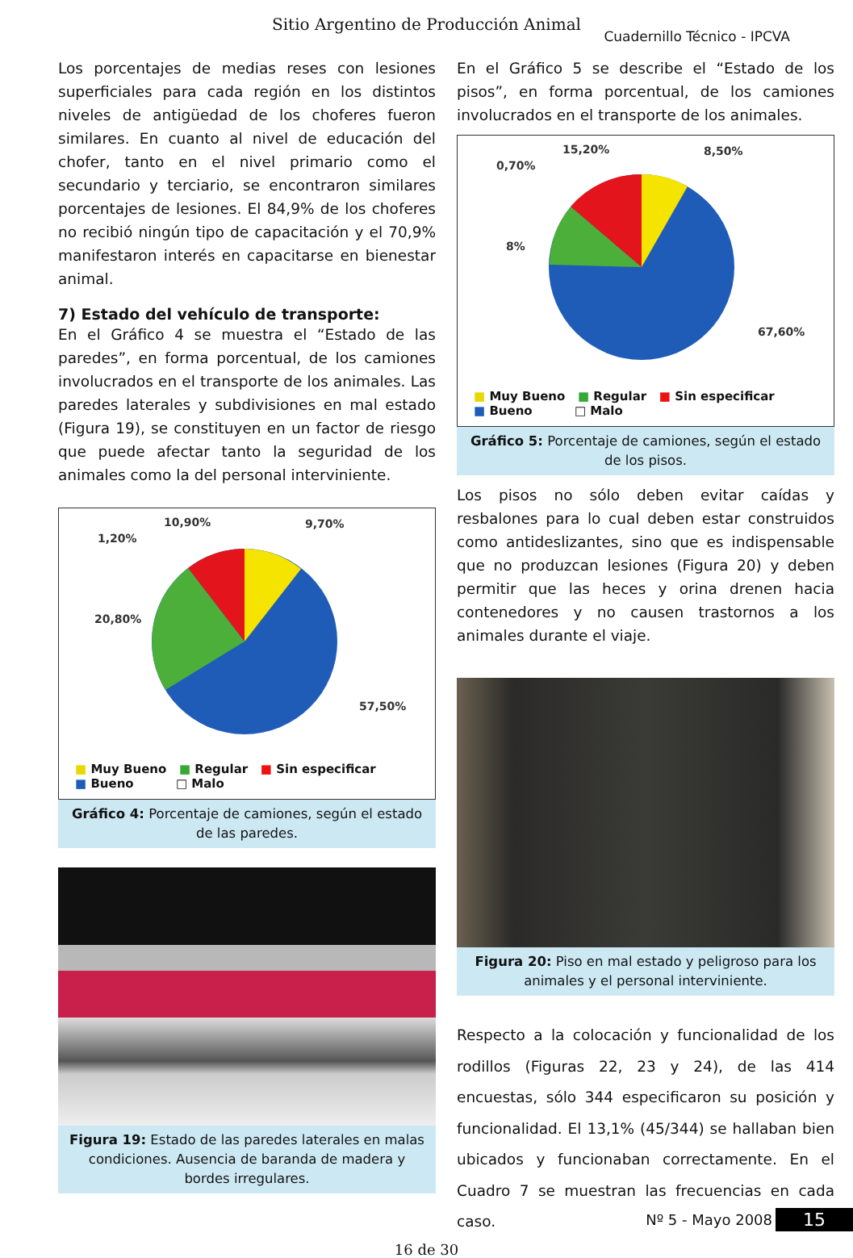Sitio Argentino de Producción Animal
Cuadernillo Técnico - IPCVA
Los porcentajes de medias reses con lesiones superficiales para cada región en los distintos niveles de antigüedad de los choferes fueron similares. En cuanto al nivel de educación del chofer, tanto en el nivel primario como el secundario y terciario, se encontraron similares porcentajes de lesiones. El 84,9% de los choferes no recibió ningún tipo de capacitación y el 70,9% manifestaron interés en capacitarse en bienestar animal.
7) Estado del vehículo de transporte:
En el Gráfico 4 se muestra el “Estado de las paredes”, en forma porcentual, de los camiones involucrados en el transporte de los animales. Las paredes laterales y subdivisiones en mal estado (Figura 19), se constituyen en un factor de riesgo que puede afectar tanto la seguridad de los animales como la del personal interviniente.
1,20%
10,90%
9,70%
20,80%
57,50%
■ Muy Bueno ■ Regular ■ Sin especificar
■ Bueno □ Malo
Gráfico 4: Porcentaje de camiones, según el estado de las paredes.
Figura 19: Estado de las paredes laterales en malas condiciones. Ausencia de baranda de madera y bordes irregulares.
En el Gráfico 5 se describe el “Estado de los pisos”, en forma porcentual, de los camiones involucrados en el transporte de los animales.
0,70%
15,20%
8,50%
8%
67,60%
■ Muy Bueno ■ Regular ■ Sin especificar
■ Bueno □ Malo
Gráfico 5: Porcentaje de camiones, según el estado de los pisos.
Los pisos no sólo deben evitar caídas y resbalones para lo cual deben estar construidos como antideslizantes, sino que es indispensable que no produzcan lesiones (Figura 20) y deben permitir que las heces y orina drenen hacia contenedores y no causen trastornos a los animales durante el viaje.
Figura 20: Piso en mal estado y peligroso para los animales y el personal interviniente.
Respecto a la colocación y funcionalidad de los rodillos (Figuras 22, 23 y 24), de las 414 encuestas, sólo 344 especificaron su posición y funcionalidad. El 13,1% (45/344) se hallaban bien ubicados y funcionaban correctamente. En el Cuadro 7 se muestran las frecuencias en cada caso.
Nº 5 - Mayo 2008 15
16 de 30